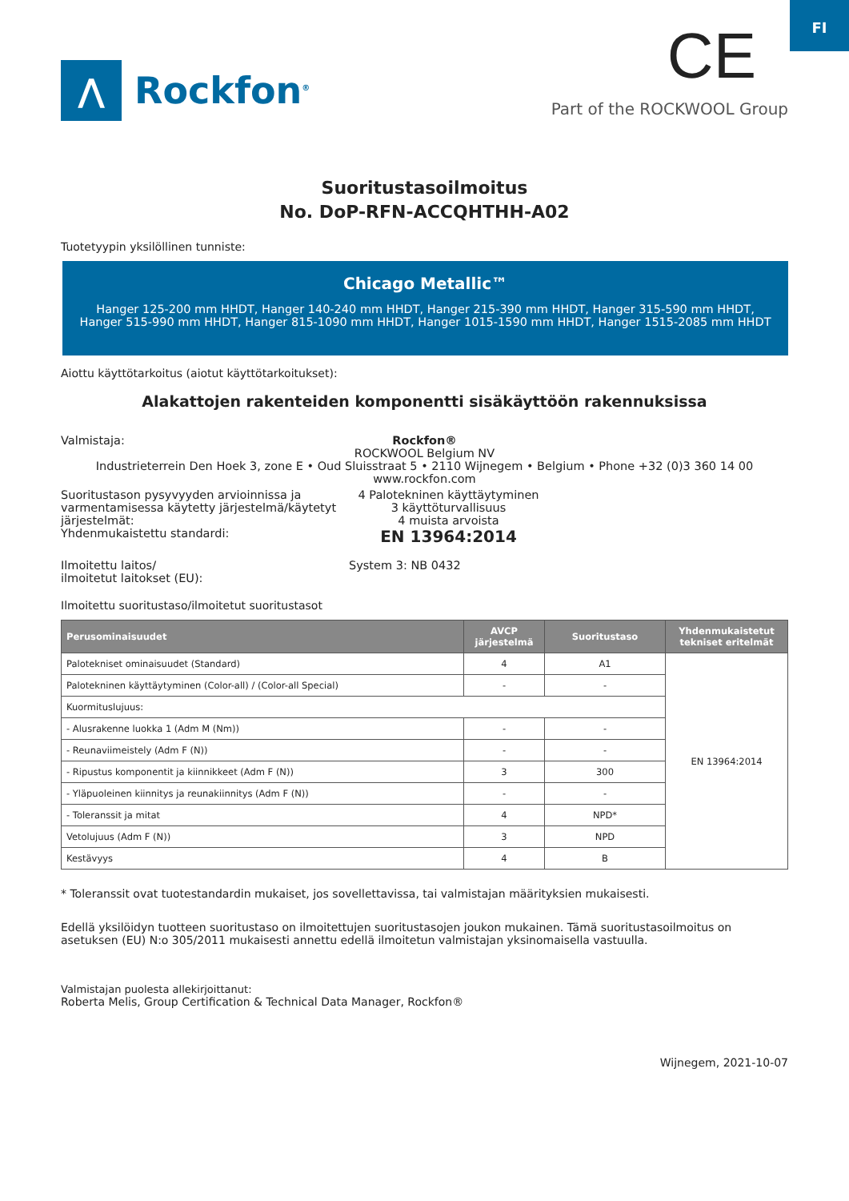FI
⋀
Rockfon<sup>®</sup>
CE
Part of the ROCKWOOL Group
Suoritustasoilmoitus
No. DoP-RFN-ACCQHTHH-A02
Tuotetyypin yksilöllinen tunniste:
Chicago Metallic™
Hanger 125-200 mm HHDT, Hanger 140-240 mm HHDT, Hanger 215-390 mm HHDT, Hanger 315-590 mm HHDT, Hanger 515-990 mm HHDT, Hanger 815-1090 mm HHDT, Hanger 1015-1590 mm HHDT, Hanger 1515-2085 mm HHDT
Aiottu käyttötarkoitus (aiotut käyttötarkoitukset):
Alakattojen rakenteiden komponentti sisäkäyttöön rakennuksissa
Valmistaja: Rockfon®
ROCKWOOL Belgium NV
Industrieterrein Den Hoek 3, zone E • Oud Sluisstraat 5 • 2110 Wijnegem • Belgium • Phone +32 (0)3 360 14 00
www.rockfon.com
Suoritustason pysyvyyden arvioinnissa ja varmentamisessa käytetty järjestelmä/käytetyt järjestelmät:
4 Palotekninen käyttäytyminen
3 käyttöturvallisuus
4 muista arvoista
Yhdenmukaistettu standardi:
EN 13964:2014
Ilmoitettu laitos/
ilmoitetut laitokset (EU):
System 3: NB 0432
Ilmoitettu suoritustaso/ilmoitetut suoritustasot
| Perusominaisuudet | AVCP järjestelmä | Suoritustaso | Yhdenmukaistetut tekniset eritelmät |
| --- | --- | --- | --- |
| Palotekniset ominaisuudet (Standard) | 4 | A1 | EN 13964:2014 |
| Palotekninen käyttäytyminen (Color-all) / (Color-all Special) | - | - | |
| Kuormituslujuus: | | | |
| - Alusrakenne luokka 1 (Adm M (Nm)) | - | - | |
| - Reunaviimeistely (Adm F (N)) | - | - | |
| - Ripustus komponentit ja kiinnikkeet (Adm F (N)) | 3 | 300 | |
| - Yläpuoleinen kiinnitys ja reunakiinnitys (Adm F (N)) | - | - | |
| - Toleranssit ja mitat | 4 | NPD* | |
| Vetolujuus (Adm F (N)) | 3 | NPD | |
| Kestävyys | 4 | B | |
* Toleranssit ovat tuotestandardin mukaiset, jos sovellettavissa, tai valmistajan määrityksien mukaisesti.
Edellä yksilöidyn tuotteen suoritustaso on ilmoitettujen suoritustasojen joukon mukainen. Tämä suoritustasoilmoitus on asetuksen (EU) N:o 305/2011 mukaisesti annettu edellä ilmoitetun valmistajan yksinomaisella vastuulla.
Valmistajan puolesta allekirjoittanut:
Roberta Melis, Group Certification & Technical Data Manager, Rockfon®
Wijnegem, 2021-10-07